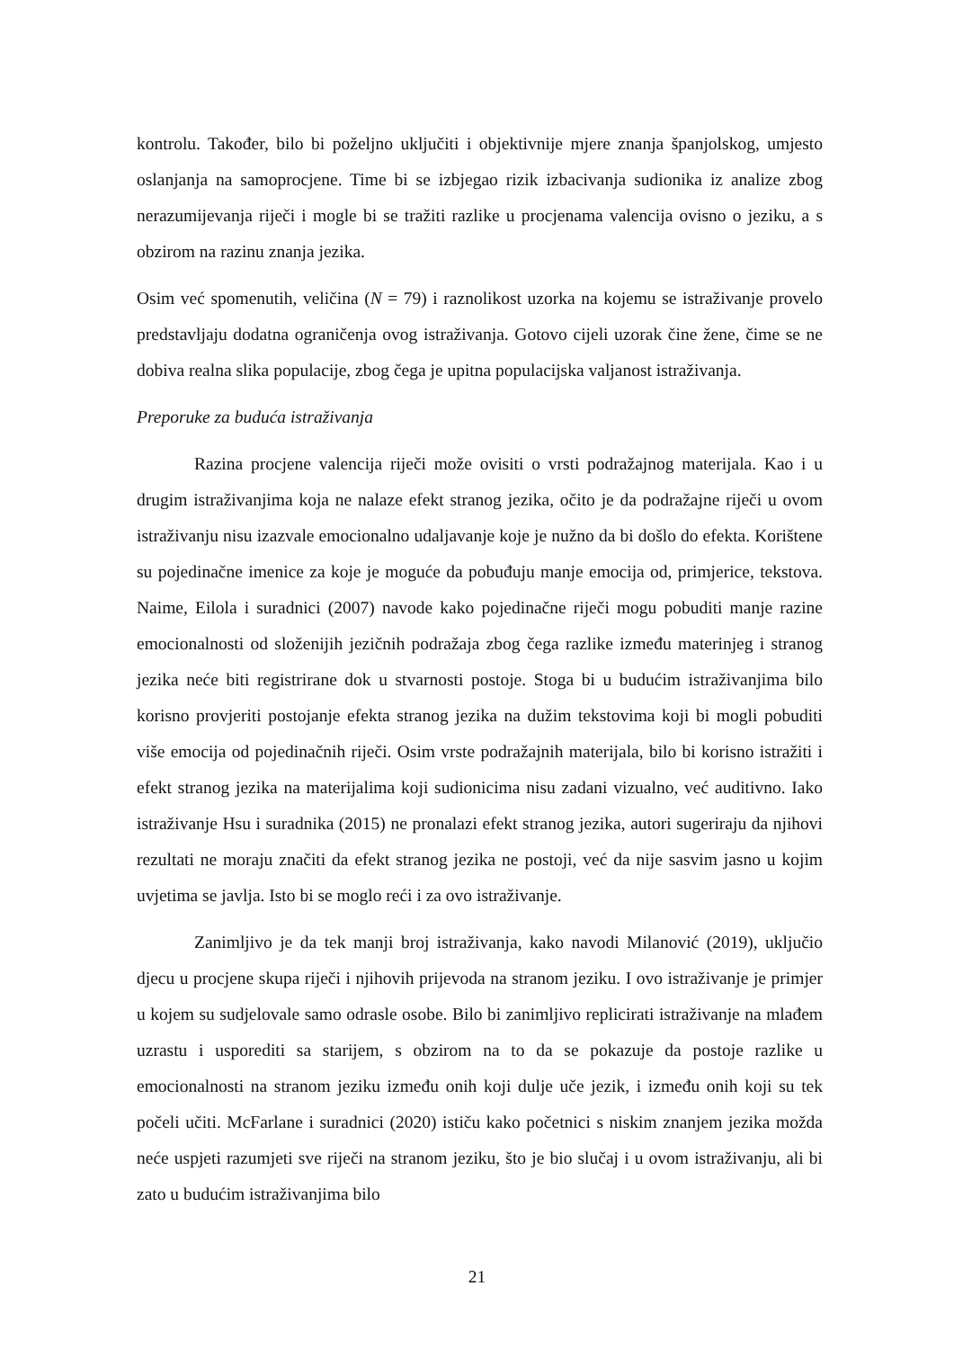kontrolu. Također, bilo bi poželjno uključiti i objektivnije mjere znanja španjolskog, umjesto oslanjanja na samoprocjene. Time bi se izbjegao rizik izbacivanja sudionika iz analize zbog nerazumijevanja riječi i mogle bi se tražiti razlike u procjenama valencija ovisno o jeziku, a s obzirom na razinu znanja jezika.
Osim već spomenutih, veličina (N = 79) i raznolikost uzorka na kojemu se istraživanje provelo predstavljaju dodatna ograničenja ovog istraživanja. Gotovo cijeli uzorak čine žene, čime se ne dobiva realna slika populacije, zbog čega je upitna populacijska valjanost istraživanja.
Preporuke za buduća istraživanja
Razina procjene valencija riječi može ovisiti o vrsti podražajnog materijala. Kao i u drugim istraživanjima koja ne nalaze efekt stranog jezika, očito je da podražajne riječi u ovom istraživanju nisu izazvale emocionalno udaljavanje koje je nužno da bi došlo do efekta. Korištene su pojedinačne imenice za koje je moguće da pobuđuju manje emocija od, primjerice, tekstova. Naime, Eilola i suradnici (2007) navode kako pojedinačne riječi mogu pobuditi manje razine emocionalnosti od složenijih jezičnih podražaja zbog čega razlike između materinjeg i stranog jezika neće biti registrirane dok u stvarnosti postoje. Stoga bi u budućim istraživanjima bilo korisno provjeriti postojanje efekta stranog jezika na dužim tekstovima koji bi mogli pobuditi više emocija od pojedinačnih riječi. Osim vrste podražajnih materijala, bilo bi korisno istražiti i efekt stranog jezika na materijalima koji sudionicima nisu zadani vizualno, već auditivno. Iako istraživanje Hsu i suradnika (2015) ne pronalazi efekt stranog jezika, autori sugeriraju da njihovi rezultati ne moraju značiti da efekt stranog jezika ne postoji, već da nije sasvim jasno u kojim uvjetima se javlja. Isto bi se moglo reći i za ovo istraživanje.
Zanimljivo je da tek manji broj istraživanja, kako navodi Milanović (2019), uključio djecu u procjene skupa riječi i njihovih prijevoda na stranom jeziku. I ovo istraživanje je primjer u kojem su sudjelovale samo odrasle osobe. Bilo bi zanimljivo replicirati istraživanje na mlađem uzrastu i usporediti sa starijem, s obzirom na to da se pokazuje da postoje razlike u emocionalnosti na stranom jeziku između onih koji dulje uče jezik, i između onih koji su tek počeli učiti. McFarlane i suradnici (2020) ističu kako početnici s niskim znanjem jezika možda neće uspjeti razumjeti sve riječi na stranom jeziku, što je bio slučaj i u ovom istraživanju, ali bi zato u budućim istraživanjima bilo
21